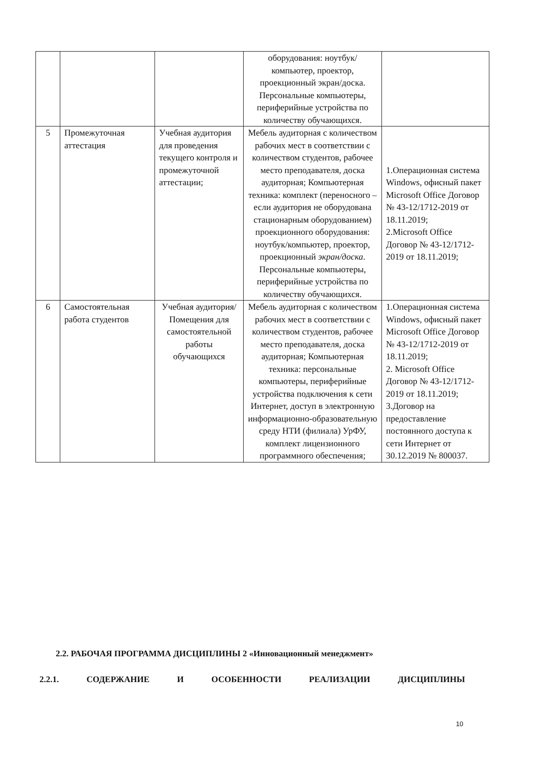| | | | оборудования: ноутбук/компьютер, проектор, проекционный экран/доска. Персональные компьютеры, периферийные устройства по количеству обучающихся. | |
| 5 | Промежуточная аттестация | Учебная аудитория для проведения текущего контроля и промежуточной аттестации; | Мебель аудиторная с количеством рабочих мест в соответствии с количеством студентов, рабочее место преподавателя, доска аудиторная; Компьютерная техника: комплект (переносного – если аудитория не оборудована стационарным оборудованием) проекционного оборудования: ноутбук/компьютер, проектор, проекционный экран/доска . Персональные компьютеры, периферийные устройства по количеству обучающихся. | 1.Операционная система Windows, офисный пакет Microsoft Office Договор № 43-12/1712-2019 от 18.11.2019; 2.Microsoft Office Договор № 43-12/1712-2019 от 18.11.2019; |
| 6 | Самостоятельная работа студентов | Учебная аудитория/ Помещения для самостоятельной работы обучающихся | Мебель аудиторная с количеством рабочих мест в соответствии с количеством студентов, рабочее место преподавателя, доска аудиторная; Компьютерная техника: персональные компьютеры, периферийные устройства подключения к сети Интернет, доступ в электронную информационно-образовательную среду НТИ (филиала) УрФУ, комплект лицензионного программного обеспечения; | 1.Операционная система Windows, офисный пакет Microsoft Office Договор № 43-12/1712-2019 от 18.11.2019; 2. Microsoft Office Договор № 43-12/1712-2019 от 18.11.2019; 3.Договор на предоставление постоянного доступа к сети Интернет от 30.12.2019 № 800037. |
2.2. РАБОЧАЯ ПРОГРАММА ДИСЦИПЛИНЫ 2 «Инновационный менеджмент»
2.2.1. СОДЕРЖАНИЕ И ОСОБЕННОСТИ РЕАЛИЗАЦИИ ДИСЦИПЛИНЫ
10